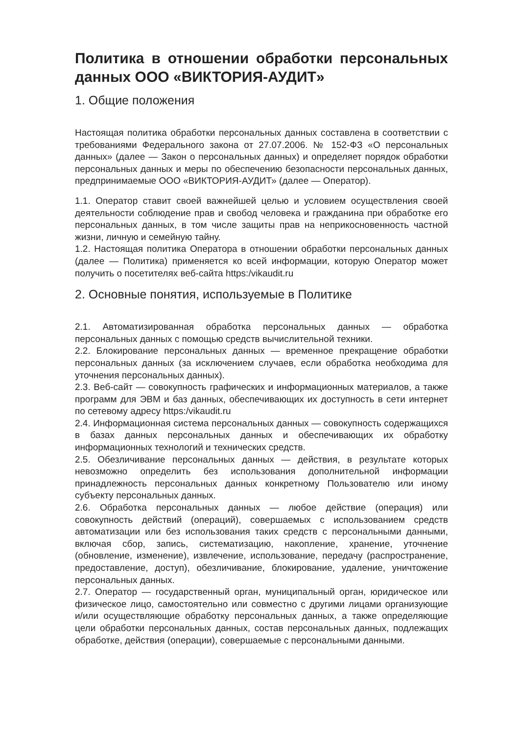Политика в отношении обработки персональных данных ООО «ВИКТОРИЯ-АУДИТ»
1. Общие положения
Настоящая политика обработки персональных данных составлена в соответствии с требованиями Федерального закона от 27.07.2006. № 152-ФЗ «О персональных данных» (далее — Закон о персональных данных) и определяет порядок обработки персональных данных и меры по обеспечению безопасности персональных данных, предпринимаемые ООО «ВИКТОРИЯ-АУДИТ» (далее — Оператор).
1.1. Оператор ставит своей важнейшей целью и условием осуществления своей деятельности соблюдение прав и свобод человека и гражданина при обработке его персональных данных, в том числе защиты прав на неприкосновенность частной жизни, личную и семейную тайну.
1.2. Настоящая политика Оператора в отношении обработки персональных данных (далее — Политика) применяется ко всей информации, которую Оператор может получить о посетителях веб-сайта https:/vikaudit.ru
2. Основные понятия, используемые в Политике
2.1. Автоматизированная обработка персональных данных — обработка персональных данных с помощью средств вычислительной техники.
2.2. Блокирование персональных данных — временное прекращение обработки персональных данных (за исключением случаев, если обработка необходима для уточнения персональных данных).
2.3. Веб-сайт — совокупность графических и информационных материалов, а также программ для ЭВМ и баз данных, обеспечивающих их доступность в сети интернет по сетевому адресу https:/vikaudit.ru
2.4. Информационная система персональных данных — совокупность содержащихся в базах данных персональных данных и обеспечивающих их обработку информационных технологий и технических средств.
2.5. Обезличивание персональных данных — действия, в результате которых невозможно определить без использования дополнительной информации принадлежность персональных данных конкретному Пользователю или иному субъекту персональных данных.
2.6. Обработка персональных данных — любое действие (операция) или совокупность действий (операций), совершаемых с использованием средств автоматизации или без использования таких средств с персональными данными, включая сбор, запись, систематизацию, накопление, хранение, уточнение (обновление, изменение), извлечение, использование, передачу (распространение, предоставление, доступ), обезличивание, блокирование, удаление, уничтожение персональных данных.
2.7. Оператор — государственный орган, муниципальный орган, юридическое или физическое лицо, самостоятельно или совместно с другими лицами организующие и/или осуществляющие обработку персональных данных, а также определяющие цели обработки персональных данных, состав персональных данных, подлежащих обработке, действия (операции), совершаемые с персональными данными.